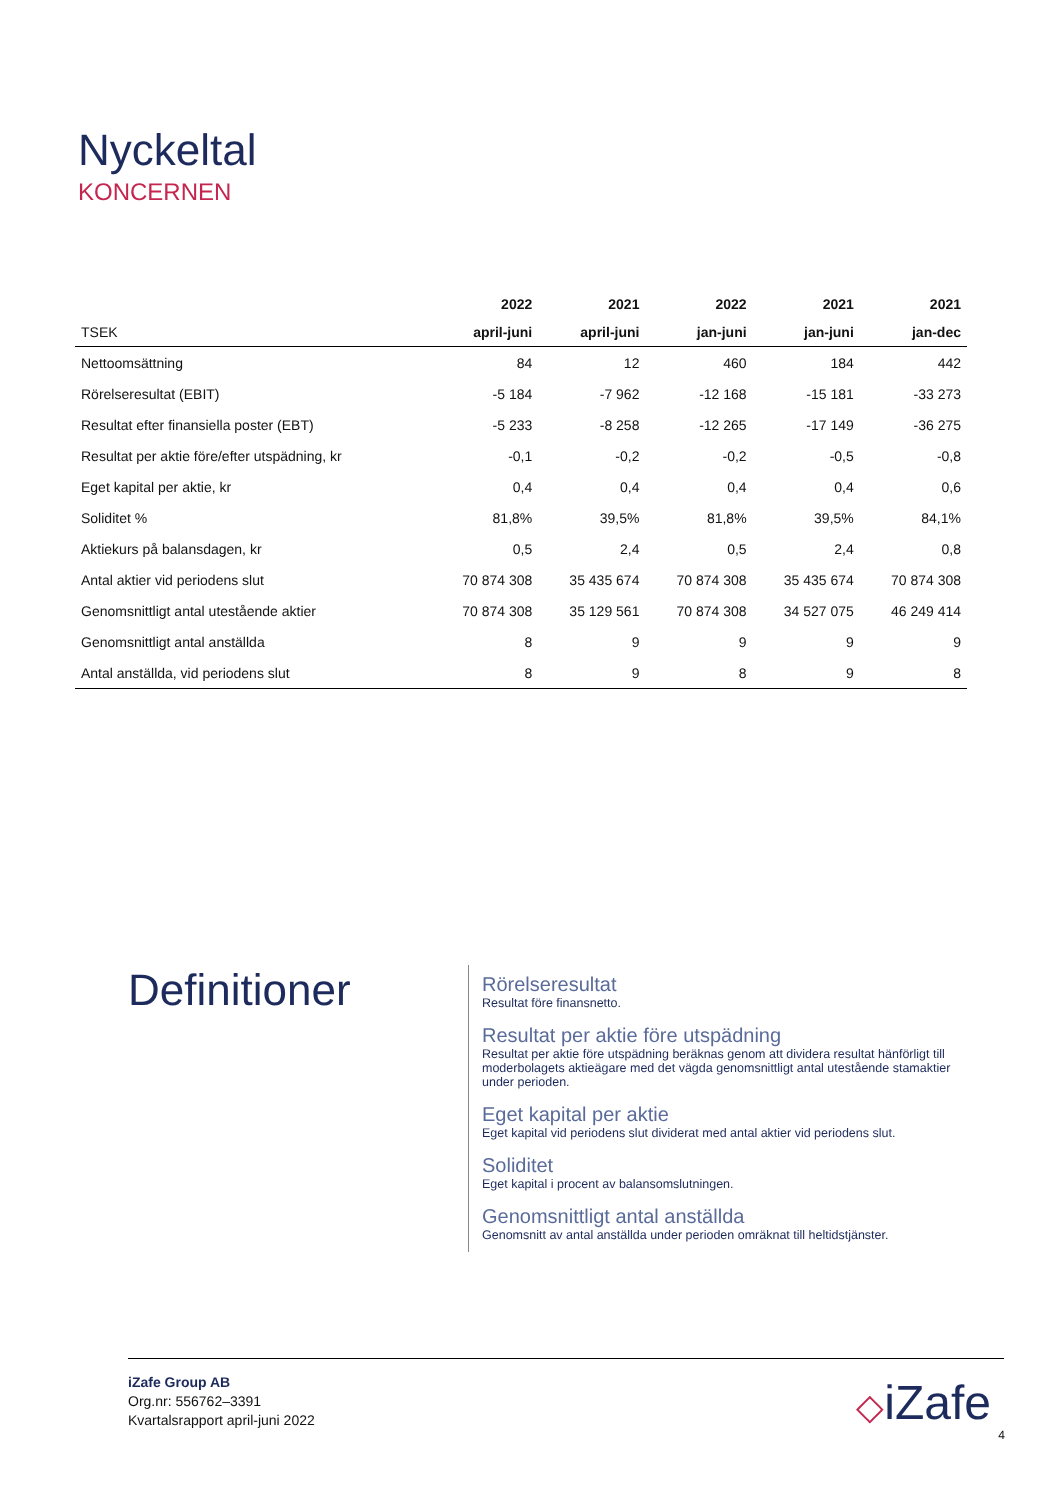Nyckeltal
KONCERNEN
| | 2022 | 2021 | 2022 | 2021 | 2021 |
| --- | --- | --- | --- | --- | --- |
| TSEK | april-juni | april-juni | jan-juni | jan-juni | jan-dec |
| Nettoomsättning | 84 | 12 | 460 | 184 | 442 |
| Rörelseresultat (EBIT) | -5 184 | -7 962 | -12 168 | -15 181 | -33 273 |
| Resultat efter finansiella poster (EBT) | -5 233 | -8 258 | -12 265 | -17 149 | -36 275 |
| Resultat per aktie före/efter utspädning, kr | -0,1 | -0,2 | -0,2 | -0,5 | -0,8 |
| Eget kapital per aktie, kr | 0,4 | 0,4 | 0,4 | 0,4 | 0,6 |
| Soliditet % | 81,8% | 39,5% | 81,8% | 39,5% | 84,1% |
| Aktiekurs på balansdagen, kr | 0,5 | 2,4 | 0,5 | 2,4 | 0,8 |
| Antal aktier vid periodens slut | 70 874 308 | 35 435 674 | 70 874 308 | 35 435 674 | 70 874 308 |
| Genomsnittligt antal utestående aktier | 70 874 308 | 35 129 561 | 70 874 308 | 34 527 075 | 46 249 414 |
| Genomsnittligt antal anställda | 8 | 9 | 9 | 9 | 9 |
| Antal anställda, vid periodens slut | 8 | 9 | 8 | 9 | 8 |
Definitioner
Rörelseresultat
Resultat före finansnetto.
Resultat per aktie före utspädning
Resultat per aktie före utspädning beräknas genom att dividera resultat hänförligt till moderbolagets aktieägare med det vägda genomsnittligt antal utestående stamaktier under perioden.
Eget kapital per aktie
Eget kapital vid periodens slut dividerat med antal aktier vid periodens slut.
Soliditet
Eget kapital i procent av balansomslutningen.
Genomsnittligt antal anställda
Genomsnitt av antal anställda under perioden omräknat till heltidstjänster.
iZafe Group AB
Org.nr: 556762–3391
Kvartalsrapport april-juni 2022
◇iZafe
4